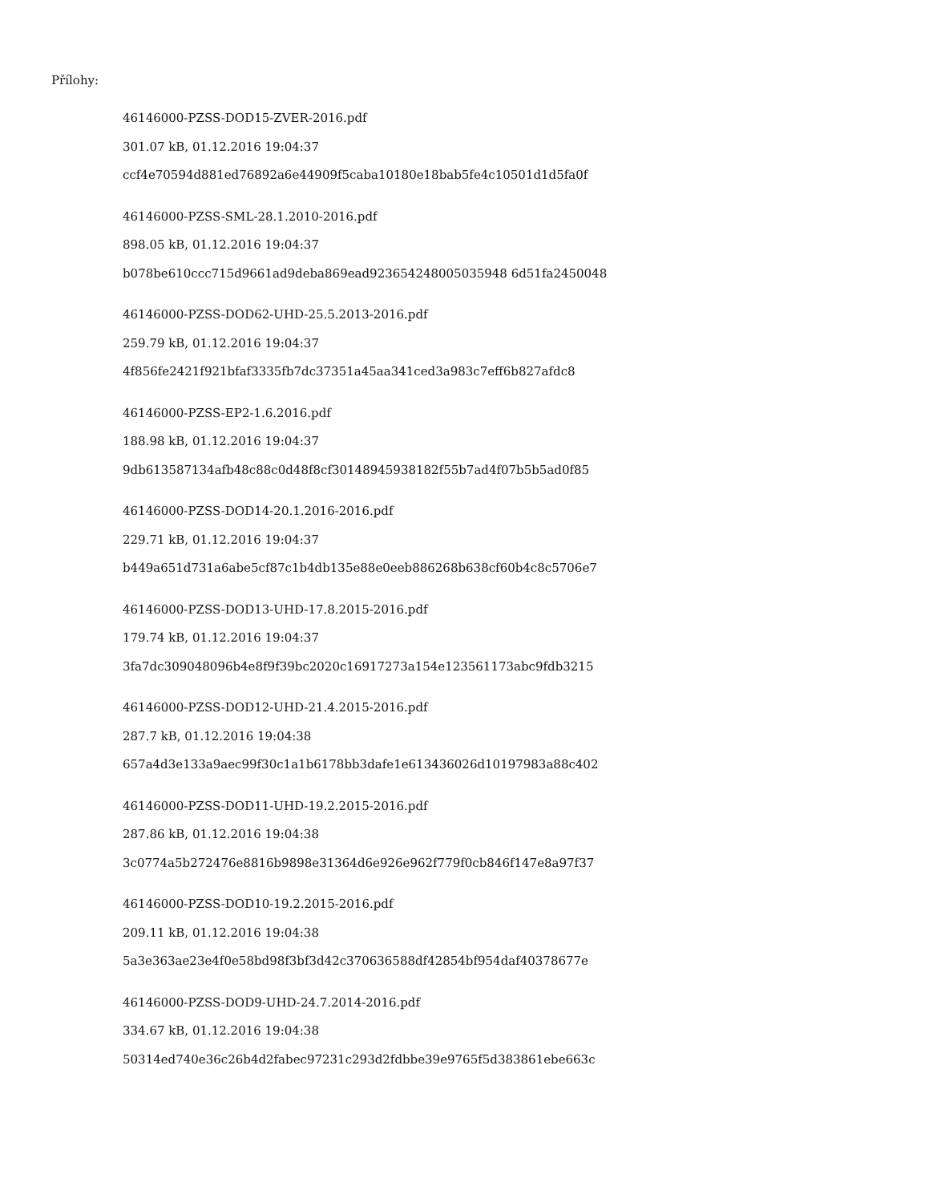Přílohy:
46146000-PZSS-DOD15-ZVER-2016.pdf
301.07 kB, 01.12.2016 19:04:37
ccf4e70594d881ed76892a6e44909f5caba10180e18bab5fe4c10501d1d5fa0f
46146000-PZSS-SML-28.1.2010-2016.pdf
898.05 kB, 01.12.2016 19:04:37
b078be610ccc715d9661ad9deba869ead923654248005035948 6d51fa2450048
46146000-PZSS-DOD62-UHD-25.5.2013-2016.pdf
259.79 kB, 01.12.2016 19:04:37
4f856fe2421f921bfaf3335fb7dc37351a45aa341ced3a983c7eff6b827afdc8
46146000-PZSS-EP2-1.6.2016.pdf
188.98 kB, 01.12.2016 19:04:37
9db613587134afb48c88c0d48f8cf30148945938182f55b7ad4f07b5b5ad0f85
46146000-PZSS-DOD14-20.1.2016-2016.pdf
229.71 kB, 01.12.2016 19:04:37
b449a651d731a6abe5cf87c1b4db135e88e0eeb886268b638cf60b4c8c5706e7
46146000-PZSS-DOD13-UHD-17.8.2015-2016.pdf
179.74 kB, 01.12.2016 19:04:37
3fa7dc309048096b4e8f9f39bc2020c16917273a154e123561173abc9fdb3215
46146000-PZSS-DOD12-UHD-21.4.2015-2016.pdf
287.7 kB, 01.12.2016 19:04:38
657a4d3e133a9aec99f30c1a1b6178bb3dafe1e613436026d10197983a88c402
46146000-PZSS-DOD11-UHD-19.2.2015-2016.pdf
287.86 kB, 01.12.2016 19:04:38
3c0774a5b272476e8816b9898e31364d6e926e962f779f0cb846f147e8a97f37
46146000-PZSS-DOD10-19.2.2015-2016.pdf
209.11 kB, 01.12.2016 19:04:38
5a3e363ae23e4f0e58bd98f3bf3d42c370636588df42854bf954daf40378677e
46146000-PZSS-DOD9-UHD-24.7.2014-2016.pdf
334.67 kB, 01.12.2016 19:04:38
50314ed740e36c26b4d2fabec97231c293d2fdbbe39e9765f5d383861ebe663c